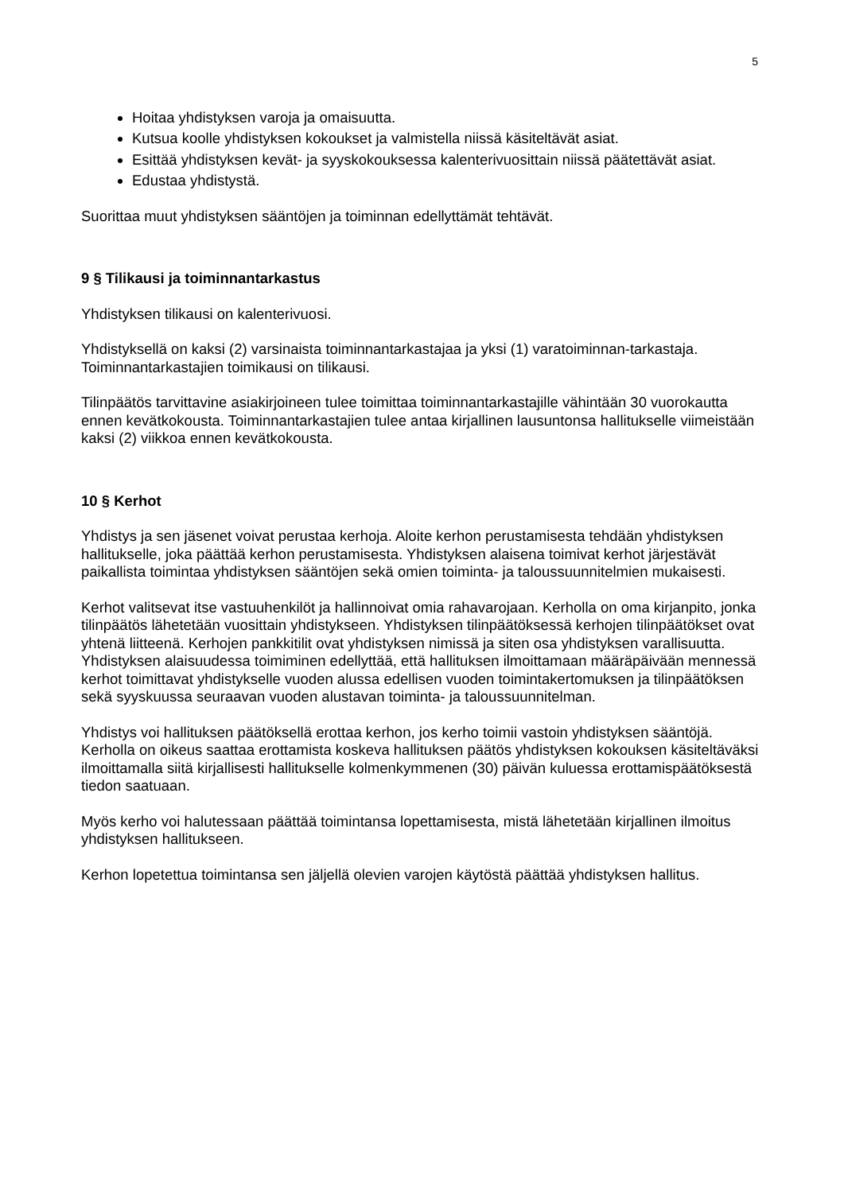5
Hoitaa yhdistyksen varoja ja omaisuutta.
Kutsua koolle yhdistyksen kokoukset ja valmistella niissä käsiteltävät asiat.
Esittää yhdistyksen kevät- ja syyskokouksessa kalenterivuosittain niissä päätettävät asiat.
Edustaa yhdistystä.
Suorittaa muut yhdistyksen sääntöjen ja toiminnan edellyttämät tehtävät.
9 § Tilikausi ja toiminnantarkastus
Yhdistyksen tilikausi on kalenterivuosi.
Yhdistyksellä on kaksi (2) varsinaista toiminnantarkastajaa ja yksi (1) varatoiminnan-tarkastaja. Toiminnantarkastajien toimikausi on tilikausi.
Tilinpäätös tarvittavine asiakirjoineen tulee toimittaa toiminnantarkastajille vähintään 30 vuorokautta ennen kevätkokousta. Toiminnantarkastajien tulee antaa kirjallinen lausuntonsa hallitukselle viimeistään kaksi (2) viikkoa ennen kevätkokousta.
10 § Kerhot
Yhdistys ja sen jäsenet voivat perustaa kerhoja. Aloite kerhon perustamisesta tehdään yhdistyksen hallitukselle, joka päättää kerhon perustamisesta. Yhdistyksen alaisena toimivat kerhot järjestävät paikallista toimintaa yhdistyksen sääntöjen sekä omien toiminta- ja taloussuunnitelmien mukaisesti.
Kerhot valitsevat itse vastuuhenkilöt ja hallinnoivat omia rahavarojaan. Kerholla on oma kirjanpito, jonka tilinpäätös lähetetään vuosittain yhdistykseen. Yhdistyksen tilinpäätöksessä kerhojen tilinpäätökset ovat yhtenä liitteenä. Kerhojen pankkitilit ovat yhdistyksen nimissä ja siten osa yhdistyksen varallisuutta. Yhdistyksen alaisuudessa toimiminen edellyttää, että hallituksen ilmoittamaan määräpäivään mennessä kerhot toimittavat yhdistykselle vuoden alussa edellisen vuoden toimintakertomuksen ja tilinpäätöksen sekä syyskuussa seuraavan vuoden alustavan toiminta- ja taloussuunnitelman.
Yhdistys voi hallituksen päätöksellä erottaa kerhon, jos kerho toimii vastoin yhdistyksen sääntöjä. Kerholla on oikeus saattaa erottamista koskeva hallituksen päätös yhdistyksen kokouksen käsiteltäväksi ilmoittamalla siitä kirjallisesti hallitukselle kolmenkymmenen (30) päivän kuluessa erottamispäätöksestä tiedon saatuaan.
Myös kerho voi halutessaan päättää toimintansa lopettamisesta, mistä lähetetään kirjallinen ilmoitus yhdistyksen hallitukseen.
Kerhon lopetettua toimintansa sen jäljellä olevien varojen käytöstä päättää yhdistyksen hallitus.